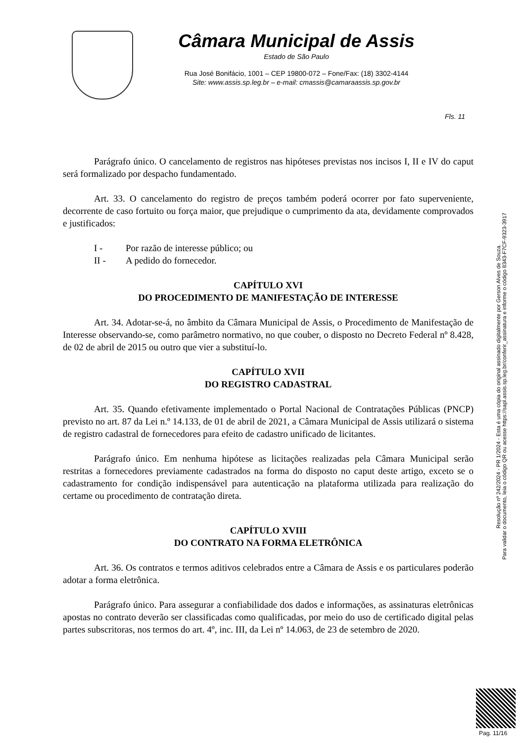Câmara Municipal de Assis
Estado de São Paulo
Rua José Bonifácio, 1001 – CEP 19800-072 – Fone/Fax: (18) 3302-4144
Site: www.assis.sp.leg.br – e-mail: cmassis@camaraassis.sp.gov.br
Fls. 11
Parágrafo único. O cancelamento de registros nas hipóteses previstas nos incisos I, II e IV do caput será formalizado por despacho fundamentado.
Art. 33. O cancelamento do registro de preços também poderá ocorrer por fato superveniente, decorrente de caso fortuito ou força maior, que prejudique o cumprimento da ata, devidamente comprovados e justificados:
I - Por razão de interesse público; ou
II - A pedido do fornecedor.
CAPÍTULO XVI
DO PROCEDIMENTO DE MANIFESTAÇÃO DE INTERESSE
Art. 34. Adotar-se-á, no âmbito da Câmara Municipal de Assis, o Procedimento de Manifestação de Interesse observando-se, como parâmetro normativo, no que couber, o disposto no Decreto Federal nº 8.428, de 02 de abril de 2015 ou outro que vier a substituí-lo.
CAPÍTULO XVII
DO REGISTRO CADASTRAL
Art. 35. Quando efetivamente implementado o Portal Nacional de Contratações Públicas (PNCP) previsto no art. 87 da Lei n.º 14.133, de 01 de abril de 2021, a Câmara Municipal de Assis utilizará o sistema de registro cadastral de fornecedores para efeito de cadastro unificado de licitantes.
Parágrafo único. Em nenhuma hipótese as licitações realizadas pela Câmara Municipal serão restritas a fornecedores previamente cadastrados na forma do disposto no caput deste artigo, exceto se o cadastramento for condição indispensável para autenticação na plataforma utilizada para realização do certame ou procedimento de contratação direta.
CAPÍTULO XVIII
DO CONTRATO NA FORMA ELETRÔNICA
Art. 36. Os contratos e termos aditivos celebrados entre a Câmara de Assis e os particulares poderão adotar a forma eletrônica.
Parágrafo único. Para assegurar a confiabilidade dos dados e informações, as assinaturas eletrônicas apostas no contrato deverão ser classificadas como qualificadas, por meio do uso de certificado digital pelas partes subscritoras, nos termos do art. 4º, inc. III, da Lei nº 14.063, de 23 de setembro de 2020.
Resolução nº 242/2024 - PR 1/2024 - Esta é uma cópia do original assinado digitalmente por Gerson Alves de Souza.
Para validar o documento, leia o código QR ou acesse https://sapl.assis.sp.leg.br/conferir_assinatura e informe o código 8343-F7CF-9323-3917
Pag. 11/16